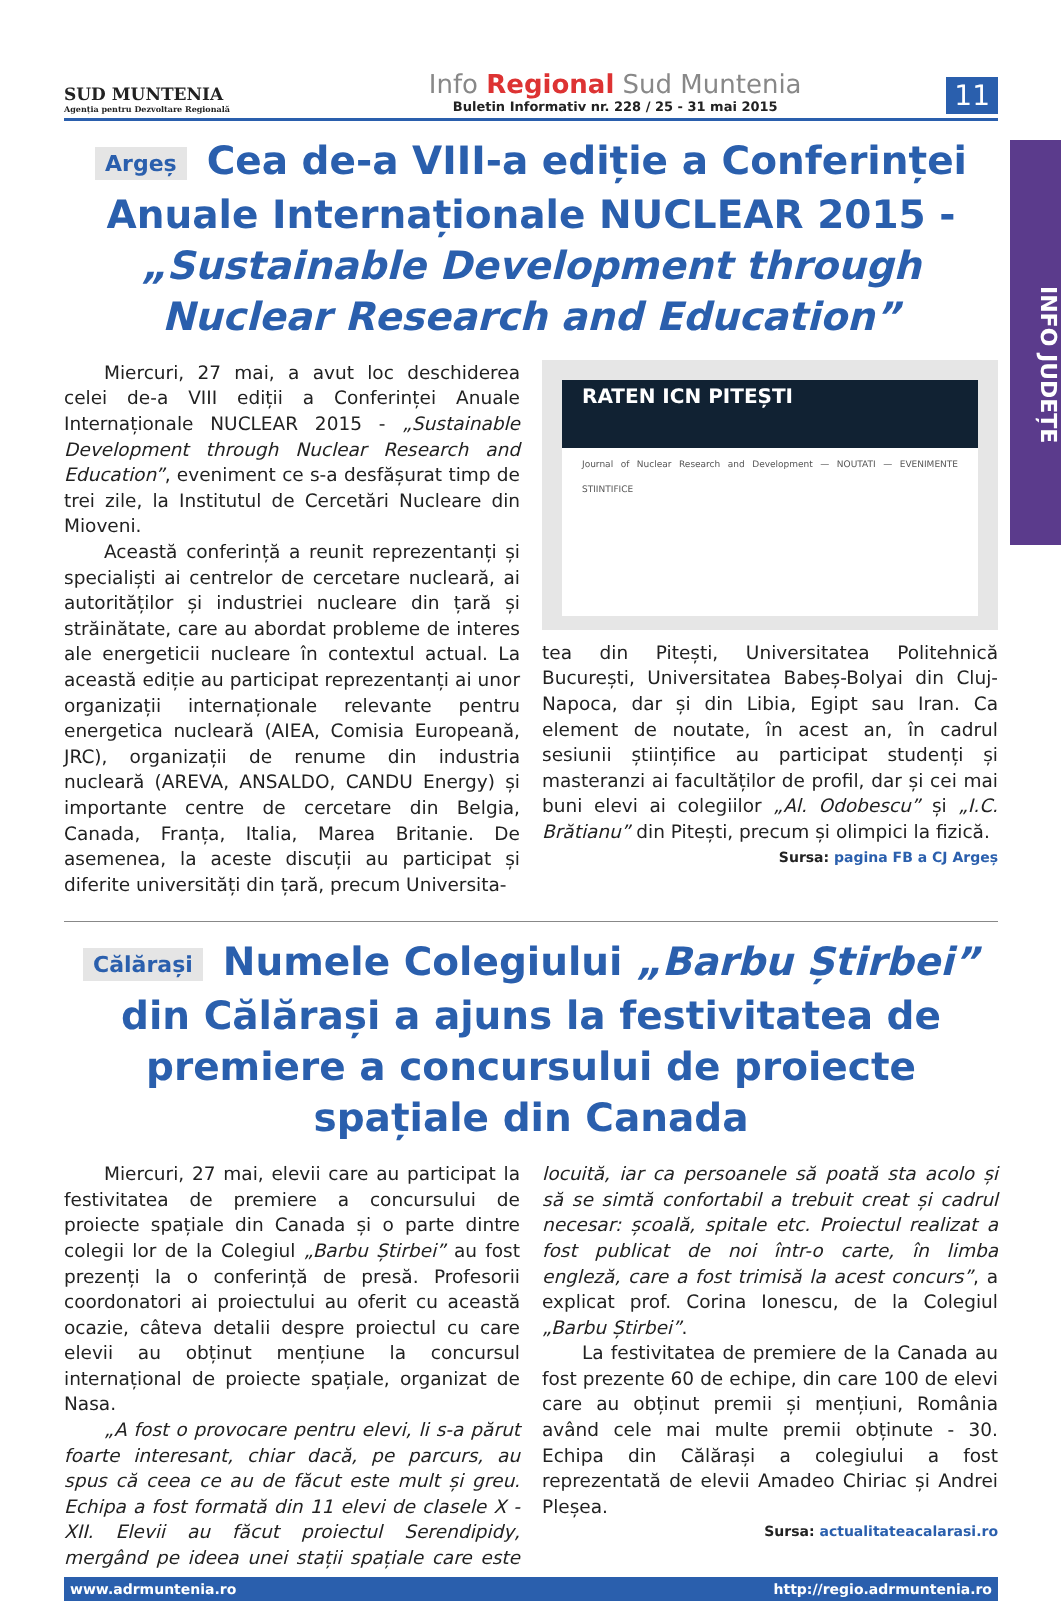INFO JUDEȚE
SUD MUNTENIA
Agenția pentru Dezvoltare Regională
Info Regional Sud Muntenia
Buletin Informativ nr. 228 / 25 - 31 mai 2015
11
Argeș Cea de-a VIII-a ediție a Conferinței Anuale Internaționale NUCLEAR 2015 - „Sustainable Development through Nuclear Research and Education”
Miercuri, 27 mai, a avut loc deschiderea celei de-a VIII ediții a Conferinței Anuale Internaționale NUCLEAR 2015 - „Sustainable Development through Nuclear Research and Education”, eveniment ce s-a desfășurat timp de trei zile, la Institutul de Cercetări Nucleare din Mioveni.
Această conferință a reunit reprezentanți și specialiști ai centrelor de cercetare nucleară, ai autorităților și industriei nucleare din țară și străinătate, care au abordat probleme de interes ale energeticii nucleare în contextul actual. La această ediție au participat reprezentanți ai unor organizații internaționale relevante pentru energetica nucleară (AIEA, Comisia Europeană, JRC), organizații de renume din industria nucleară (AREVA, ANSALDO, CANDU Energy) și importante centre de cercetare din Belgia, Canada, Franța, Italia, Marea Britanie. De asemenea, la aceste discuții au participat și diferite universități din țară, precum Universita-
RATEN ICN PITEȘTI
Journal of Nuclear Research and Development — NOUTATI — EVENIMENTE STIINTIFICE
tea din Pitești, Universitatea Politehnică București, Universitatea Babeș-Bolyai din Cluj-Napoca, dar și din Libia, Egipt sau Iran. Ca element de noutate, în acest an, în cadrul sesiunii științifice au participat studenți și masteranzi ai facultăților de profil, dar și cei mai buni elevi ai colegiilor „Al. Odobescu” și „I.C. Brătianu” din Pitești, precum și olimpici la fizică.
Sursa: pagina FB a CJ Argeș
Călărași Numele Colegiului „Barbu Știrbei” din Călărași a ajuns la festivitatea de premiere a concursului de proiecte spațiale din Canada
Miercuri, 27 mai, elevii care au participat la festivitatea de premiere a concursului de proiecte spațiale din Canada și o parte dintre colegii lor de la Colegiul „Barbu Știrbei” au fost prezenți la o conferință de presă. Profesorii coordonatori ai proiectului au oferit cu această ocazie, câteva detalii despre proiectul cu care elevii au obținut mențiune la concursul internațional de proiecte spațiale, organizat de Nasa.
„A fost o provocare pentru elevi, li s-a părut foarte interesant, chiar dacă, pe parcurs, au spus că ceea ce au de făcut este mult și greu. Echipa a fost formată din 11 elevi de clasele X - XII. Elevii au făcut proiectul Serendipidy, mergând pe ideea unei stații spațiale care este locuită, iar ca persoanele să poată sta acolo și să se simtă confortabil a trebuit creat și cadrul necesar: școală, spitale etc. Proiectul realizat a fost publicat de noi într-o carte, în limba engleză, care a fost trimisă la acest concurs”, a explicat prof. Corina Ionescu, de la Colegiul „Barbu Știrbei”.
La festivitatea de premiere de la Canada au fost prezente 60 de echipe, din care 100 de elevi care au obținut premii și mențiuni, România având cele mai multe premii obținute - 30. Echipa din Călărași a colegiului a fost reprezentată de elevii Amadeo Chiriac și Andrei Pleșea.
Sursa: actualitateacalarasi.ro
www.adrmuntenia.ro http://regio.adrmuntenia.ro